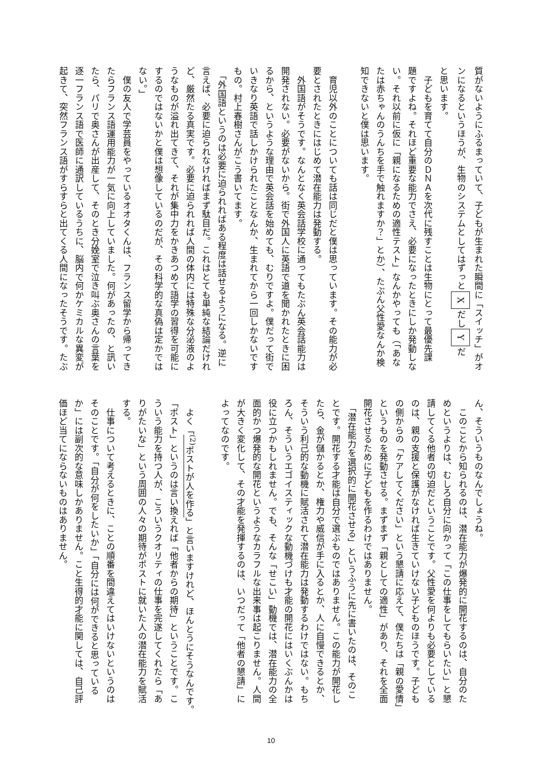質がないようにふるまっていて、子どもが生まれた瞬間に「スイッチ」がオ
ンになるというほうが、生物のシステムとしてはずっとXだしYだ
と思います。
　子どもを育てて自分のＤＮＡを次代に残すことは生物にとって最優先課
題ですよね。それほど重要な能力でさえ、必要になったときにしか発動しな
い。それ以前に仮に「親になるための適性テスト」なんかやっても（「あな
たは赤ちゃんのうんちを手で触れますか？」とか）、たぶん父性愛なんか検
知できないと僕は思います。
　育児以外のことについても話は同じだと僕は思っています。その能力が必
要とされたときにはじめて潜在能力は発動する。
　外国語がそうです。なんとなく英会話学校に通ってもたぶん英会話能力は
開発されない。必要がないから。街で外国人に英語で道を聞かれたときに困
るから、というような理由で英会話を始めても、むりですよ。僕だって街で
いきなり英語で話しかけられたことなんか、生まれてから一回しかないです
もの。村上春樹さんがこう書いてます。
　「外国語というのは必要に迫られればある程度は話せるようになる。逆に
言えば、必要に迫られなければまず駄目だ。これはとても単純な結論だけれ
ど、厳然たる真実です。必要に迫られれば人間の体内には特殊な分泌液のよ
うなものが溢れ出てきて、それが集中力をかきあつめて語学の習得を可能に
するのではないかと僕は想像しているのだが、その科学的な真偽は定かでは
ない。」
　僕の友人で学芸員をやっているオオタくんは、フランス留学から帰ってき
たらフランス語運用能力が一気に向上していました。何があったの、と訊い
たら、パリで奥さんが出産して、そのとき分娩室で泣き叫ぶ奥さんの言葉を
逐一フランス語で医師に通訳しているうちに、脳内で何かケミカルな異変が
起きて、突然フランス語がすらすらと出てくる人間になったそうです。たぶ
ん、そういうものなんでしょうね。
　このことから知られるのは、潜在能力が爆発的に開花するのは、自分のた
めというよりは、むしろ自分に向かって「この仕事をしてもらいたい」と懇
請してくる他者の切迫だということです。父性愛を何よりも必要としている
のは、親の支援と保護がなければ生きていけない子どものほうです。子ども
の側からの「ケアしてください」という懇請に応えて、僕たちは「親の愛情」
というものを発動させる。まずまず「親としての適性」があり、それを全面
開花させるために子どもを作るわけではありません。
　「潜在能力を選択的に開花させる」というふうに先に書いたのは、そのこ
とです。開花する才能は自分で選ぶものではありません。この能力が開花し
たら、金が儲かるとか、権力や威信が手に入るとか、人に自慢できるとか、
そういう利己的な動機に賦活されて潜在能力は発動するわけではない。もち
ろん、そういうエゴイスティックな動機づけも才能の開花にはいくぶんかは
役に立つかもしれません。でも、そんな「せこい」動機では、潜在能力の全
面的かつ爆発的な開花というようなカラフルな出来事は起こりません。人間
が大きく変化して、その才能を発揮するのは、いつだって「他者の懇請」に
よってなのです。
　よく「<sup>(2)</sup>ポストが人を作る」と言いますけれど、ほんとうにそうなんです。
「ポスト」というのは言い換えれば「他者からの期待」ということです。こ
ういう能力を持つ人が、こういうクオリティの仕事を完遂してくれたら「あ
りがたいな」という周囲の人々の期待がポストに就いた人の潜在能力を賦活
する。
　仕事について考えるときに、ことの順番を間違えてはいけないというのは
そのことです。「自分が何をしたいか」「自分には何ができると思っている
か」には副次的な意味しかありません。こと生得的才能に関しては、自己評
価ほど当てにならないものはありません。
10